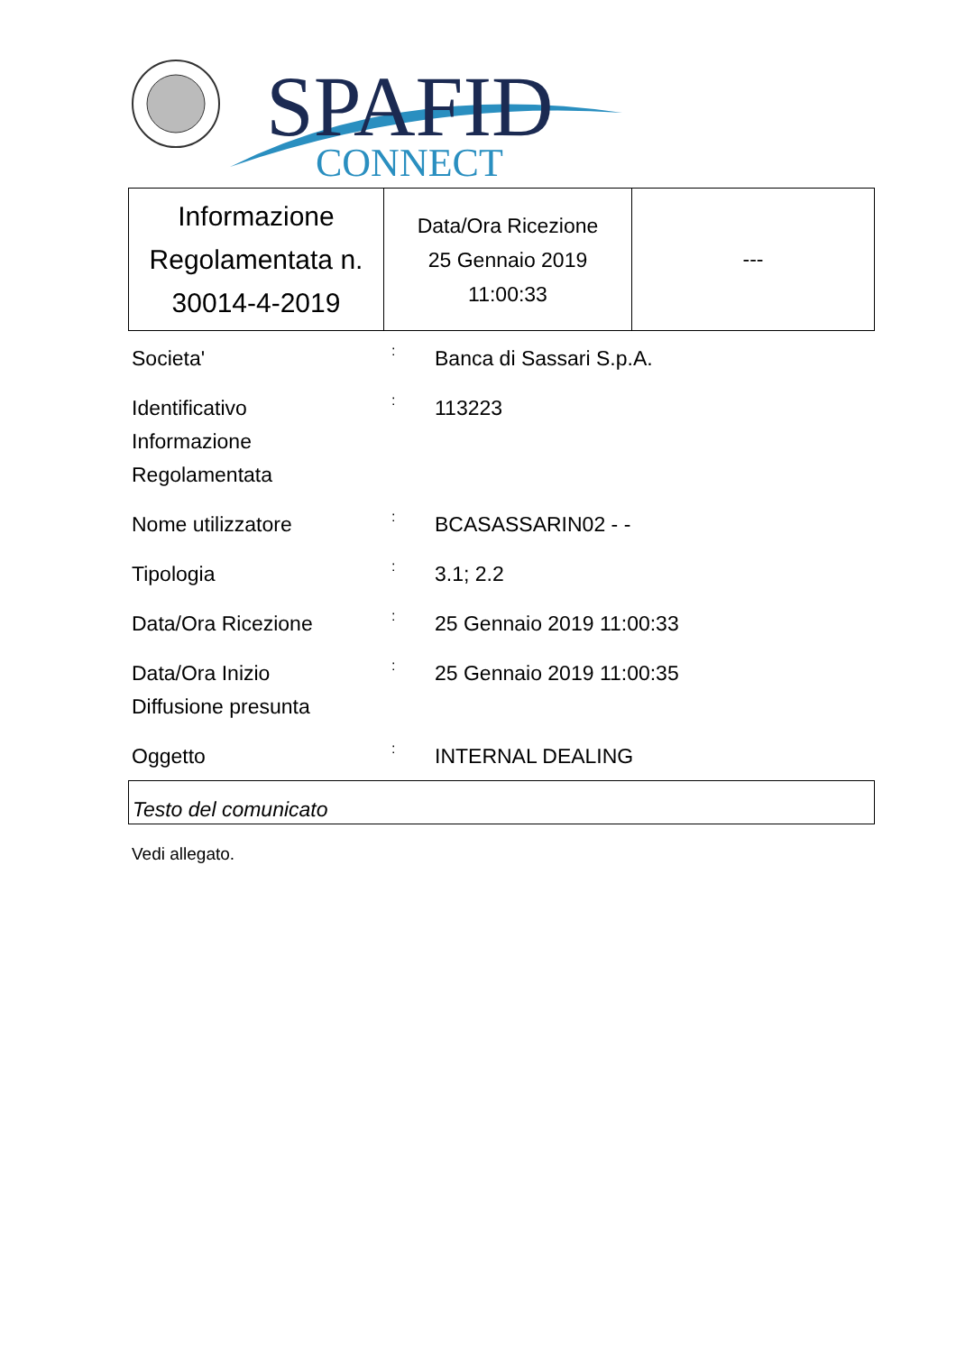SPAFID
CONNECT
| Informazione Regolamentata n. 30014-4-2019 | Data/Ora Ricezione 25 Gennaio 2019 11:00:33 | --- |
| Societa' | : | Banca di Sassari S.p.A. |
| Identificativo Informazione Regolamentata | : | 113223 |
| Nome utilizzatore | : | BCASASSARIN02 - - |
| Tipologia | : | 3.1; 2.2 |
| Data/Ora Ricezione | : | 25 Gennaio 2019 11:00:33 |
| Data/Ora Inizio Diffusione presunta | : | 25 Gennaio 2019 11:00:35 |
| Oggetto | : | INTERNAL DEALING |
Testo del comunicato
Vedi allegato.